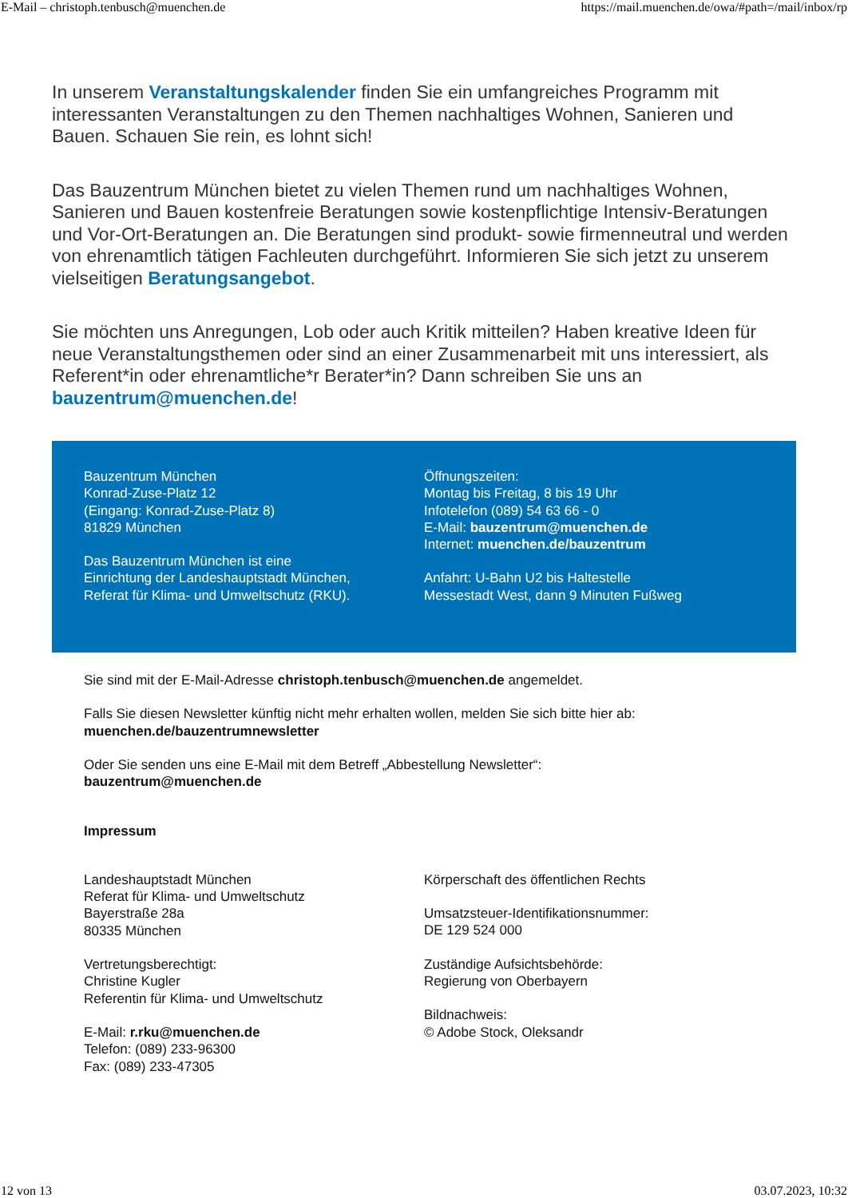E-Mail – christoph.tenbusch@muenchen.de https://mail.muenchen.de/owa/#path=/mail/inbox/rp
In unserem Veranstaltungskalender finden Sie ein umfangreiches Programm mit interessanten Veranstaltungen zu den Themen nachhaltiges Wohnen, Sanieren und Bauen. Schauen Sie rein, es lohnt sich!
Das Bauzentrum München bietet zu vielen Themen rund um nachhaltiges Wohnen, Sanieren und Bauen kostenfreie Beratungen sowie kostenpflichtige Intensiv-Beratungen und Vor-Ort-Beratungen an. Die Beratungen sind produkt- sowie firmenneutral und werden von ehrenamtlich tätigen Fachleuten durchgeführt. Informieren Sie sich jetzt zu unserem vielseitigen Beratungsangebot.
Sie möchten uns Anregungen, Lob oder auch Kritik mitteilen? Haben kreative Ideen für neue Veranstaltungsthemen oder sind an einer Zusammenarbeit mit uns interessiert, als Referent*in oder ehrenamtliche*r Berater*in? Dann schreiben Sie uns an bauzentrum@muenchen.de!
Bauzentrum München
Konrad-Zuse-Platz 12
(Eingang: Konrad-Zuse-Platz 8)
81829 München
Das Bauzentrum München ist eine
Einrichtung der Landeshauptstadt München,
Referat für Klima- und Umweltschutz (RKU).
Öffnungszeiten:
Montag bis Freitag, 8 bis 19 Uhr
Infotelefon (089) 54 63 66 - 0
E-Mail: bauzentrum@muenchen.de
Internet: muenchen.de/bauzentrum
Anfahrt: U-Bahn U2 bis Haltestelle
Messestadt West, dann 9 Minuten Fußweg
Sie sind mit der E-Mail-Adresse christoph.tenbusch@muenchen.de angemeldet.
Falls Sie diesen Newsletter künftig nicht mehr erhalten wollen, melden Sie sich bitte hier ab:
muenchen.de/bauzentrumnewsletter
Oder Sie senden uns eine E-Mail mit dem Betreff „Abbestellung Newsletter“:
bauzentrum@muenchen.de
Impressum
Landeshauptstadt München
Referat für Klima- und Umweltschutz
Bayerstraße 28a
80335 München
Vertretungsberechtigt:
Christine Kugler
Referentin für Klima- und Umweltschutz
E-Mail: r.rku@muenchen.de
Telefon: (089) 233-96300
Fax: (089) 233-47305
Körperschaft des öffentlichen Rechts
Umsatzsteuer-Identifikationsnummer:
DE 129 524 000
Zuständige Aufsichtsbehörde:
Regierung von Oberbayern
Bildnachweis:
© Adobe Stock, Oleksandr
12 von 13 03.07.2023, 10:32